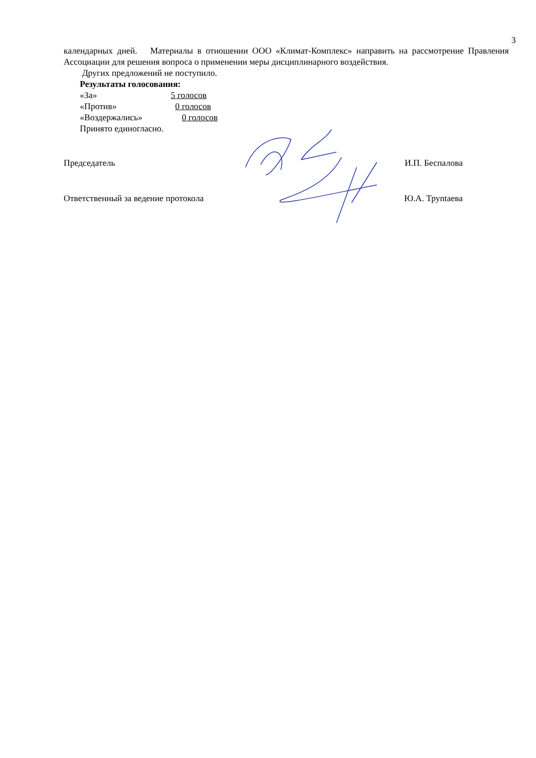3
календарных дней. Материалы в отношении ООО «Климат-Комплекс» направить на рассмотрение Правления Ассоциации для решения вопроса о применении меры дисциплинарного воздействия.
Других предложений не поступило.
Результаты голосования:
«За» 5 голосов
«Против» 0 голосов
«Воздержались» 0 голосов
Принято единогласно.
Председатель И.П. Беспалова
Ответственный за ведение протокола Ю.А. Труntaева